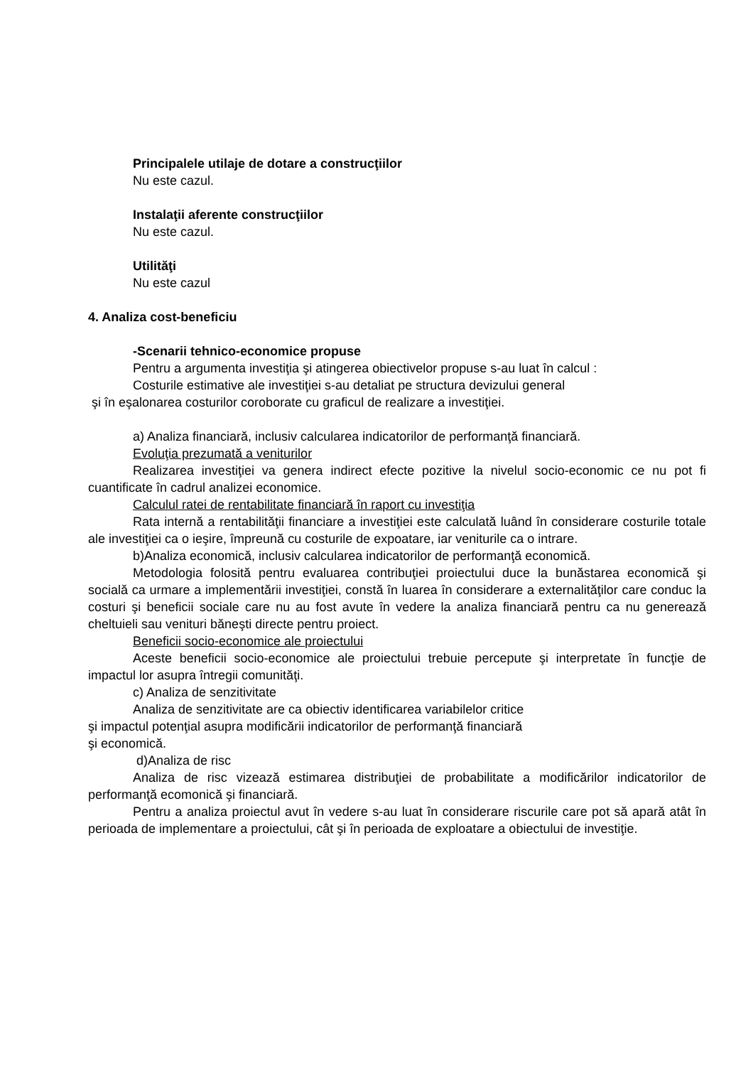Principalele utilaje de dotare a construcţiilor
Nu este cazul.
Instalaţii aferente construcţiilor
Nu este cazul.
Utilităţi
Nu este cazul
4. Analiza cost-beneficiu
-Scenarii tehnico-economice propuse
Pentru a argumenta investiţia şi atingerea obiectivelor propuse s-au luat în calcul :
Costurile estimative ale investiţiei s-au detaliat pe structura devizului general
şi în eşalonarea costurilor coroborate cu graficul de realizare a investiţiei.
a) Analiza financiară, inclusiv calcularea indicatorilor de performanţă financiară.
Evoluţia prezumată a veniturilor
Realizarea investiţiei va genera indirect efecte pozitive la nivelul socio-economic ce nu pot fi cuantificate în cadrul analizei economice.
Calculul ratei de rentabilitate financiară în raport cu investiţia
Rata internă a rentabilităţii financiare a investiţiei este calculată luând în considerare costurile totale ale investiţiei ca o ieşire, împreună cu costurile de expoatare, iar veniturile ca o intrare.
b)Analiza economică, inclusiv calcularea indicatorilor de performanţă economică.
Metodologia folosită pentru evaluarea contribuţiei proiectului duce la bunăstarea economică şi socială ca urmare a implementării investiţiei, constă în luarea în considerare a externalităţilor care conduc la costuri şi beneficii sociale care nu au fost avute în vedere la analiza financiară pentru ca nu generează cheltuieli sau venituri băneşti directe pentru proiect.
Beneficii socio-economice ale proiectului
Aceste beneficii socio-economice ale proiectului trebuie percepute şi interpretate în funcţie de impactul lor asupra întregii comunităţi.
c) Analiza de senzitivitate
Analiza de senzitivitate are ca obiectiv identificarea variabilelor critice
şi impactul potenţial asupra modificării indicatorilor de performanţă financiară
şi economică.
d)Analiza de risc
Analiza de risc vizează estimarea distribuţiei de probabilitate a modificărilor indicatorilor de performanţă ecomonică şi financiară.
Pentru a analiza proiectul avut în vedere s-au luat în considerare riscurile care pot să apară atât în perioada de implementare a proiectului, cât şi în perioada de exploatare a obiectului de investiţie.